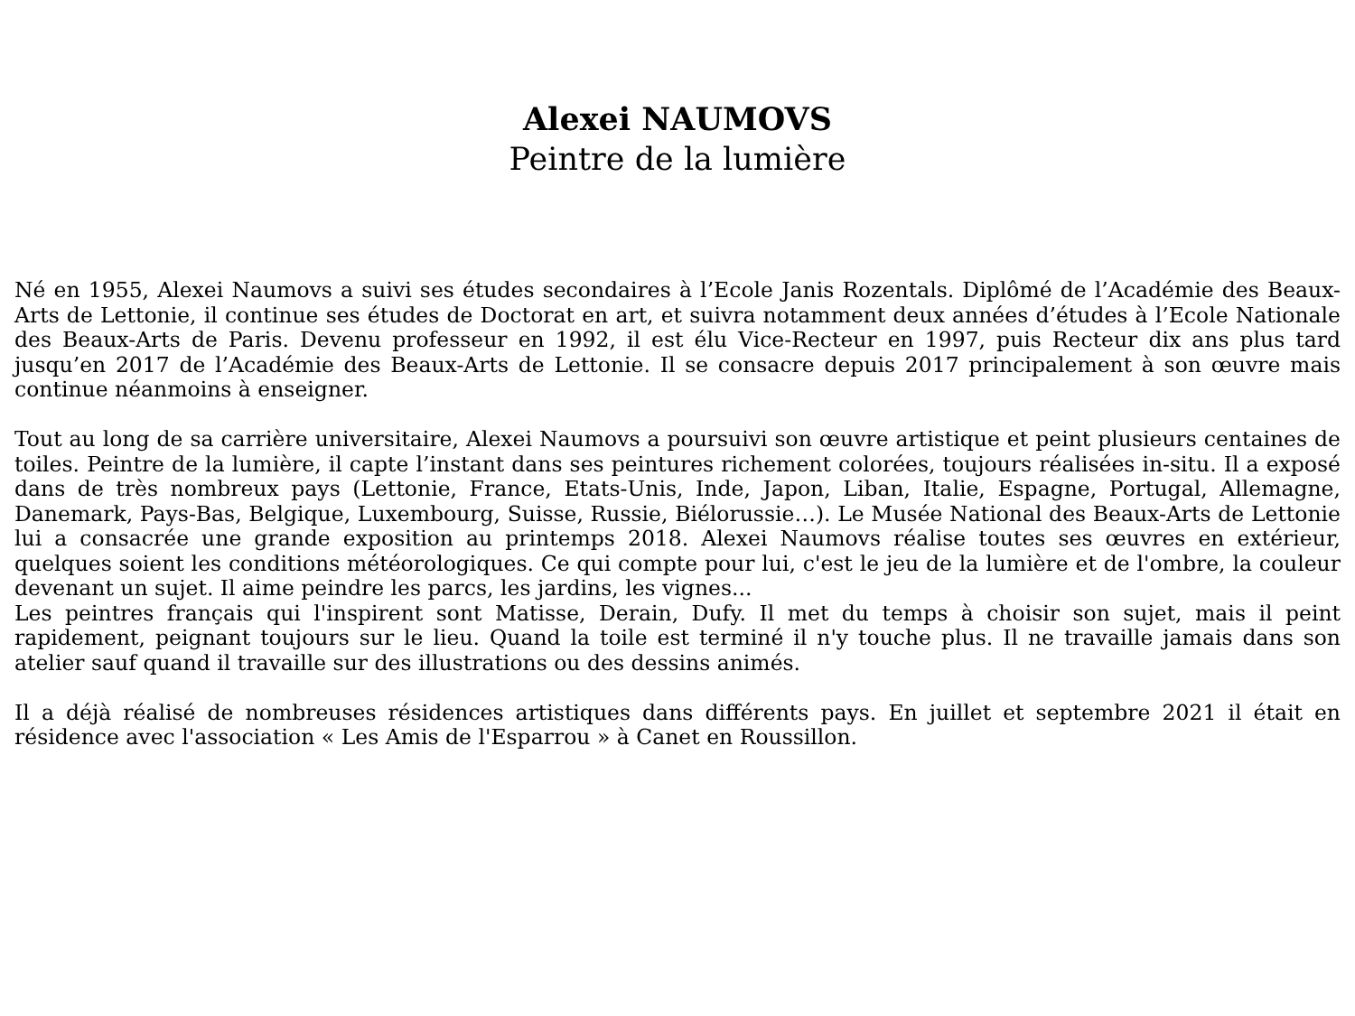Alexei NAUMOVS
Peintre de la lumière
Né en 1955, Alexei Naumovs a suivi ses études secondaires à l’Ecole Janis Rozentals. Diplômé de l’Académie des Beaux-Arts de Lettonie, il continue ses études de Doctorat en art, et suivra notamment deux années d’études à l’Ecole Nationale des Beaux-Arts de Paris. Devenu professeur en 1992, il est élu Vice-Recteur en 1997, puis Recteur dix ans plus tard jusqu’en 2017 de l’Académie des Beaux-Arts de Lettonie. Il se consacre depuis 2017 principalement à son œuvre mais continue néanmoins à enseigner.
Tout au long de sa carrière universitaire, Alexei Naumovs a poursuivi son œuvre artistique et peint plusieurs centaines de toiles. Peintre de la lumière, il capte l’instant dans ses peintures richement colorées, toujours réalisées in-situ. Il a exposé dans de très nombreux pays (Lettonie, France, Etats-Unis, Inde, Japon, Liban, Italie, Espagne, Portugal, Allemagne, Danemark, Pays-Bas, Belgique, Luxembourg, Suisse, Russie, Biélorussie…). Le Musée National des Beaux-Arts de Lettonie lui a consacrée une grande exposition au printemps 2018. Alexei Naumovs réalise toutes ses œuvres en extérieur, quelques soient les conditions météorologiques. Ce qui compte pour lui, c'est le jeu de la lumière et de l'ombre, la couleur devenant un sujet. Il aime peindre les parcs, les jardins, les vignes...
Les peintres français qui l'inspirent sont Matisse, Derain, Dufy. Il met du temps à choisir son sujet, mais il peint rapidement, peignant toujours sur le lieu. Quand la toile est terminé il n'y touche plus. Il ne travaille jamais dans son atelier sauf quand il travaille sur des illustrations ou des dessins animés.
Il a déjà réalisé de nombreuses résidences artistiques dans différents pays. En juillet et septembre 2021 il était en résidence avec l'association « Les Amis de l'Esparrou » à Canet en Roussillon.